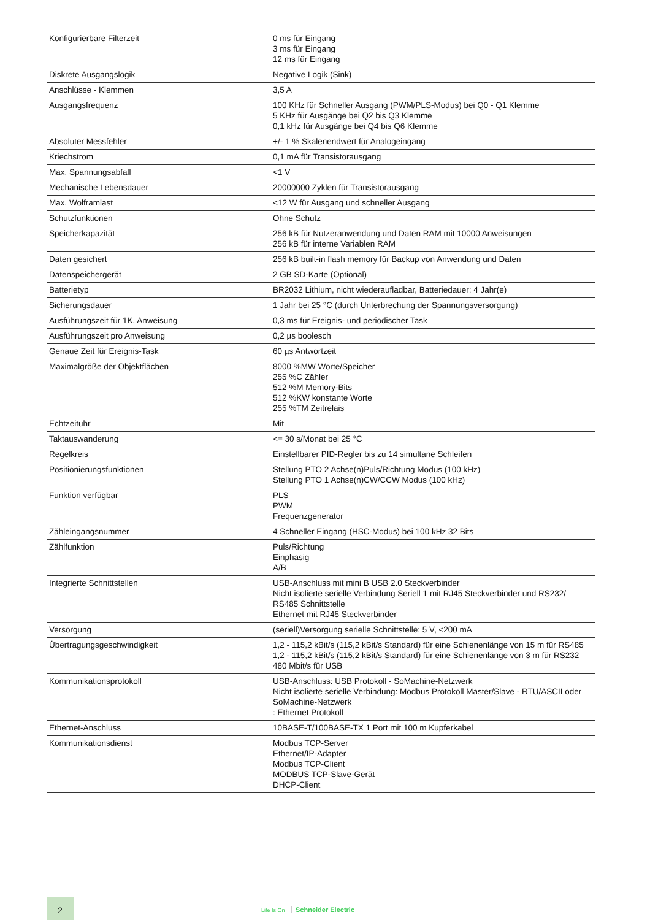| Konfigurierbare Filterzeit | 0 ms für Eingang 3 ms für Eingang 12 ms für Eingang |
| Diskrete Ausgangslogik | Negative Logik (Sink) |
| Anschlüsse - Klemmen | 3,5 A |
| Ausgangsfrequenz | 100 KHz für Schneller Ausgang (PWM/PLS-Modus) bei Q0 - Q1 Klemme 5 KHz für Ausgänge bei Q2 bis Q3 Klemme 0,1 kHz für Ausgänge bei Q4 bis Q6 Klemme |
| Absoluter Messfehler | +/- 1 % Skalenendwert für Analogeingang |
| Kriechstrom | 0,1 mA für Transistorausgang |
| Max. Spannungsabfall | <1 V |
| Mechanische Lebensdauer | 20000000 Zyklen für Transistorausgang |
| Max. Wolframlast | <12 W für Ausgang und schneller Ausgang |
| Schutzfunktionen | Ohne Schutz |
| Speicherkapazität | 256 kB für Nutzeranwendung und Daten RAM mit 10000 Anweisungen 256 kB für interne Variablen RAM |
| Daten gesichert | 256 kB built-in flash memory für Backup von Anwendung und Daten |
| Datenspeichergerät | 2 GB SD-Karte (Optional) |
| Batterietyp | BR2032 Lithium, nicht wiederaufladbar, Batteriedauer: 4 Jahr(e) |
| Sicherungsdauer | 1 Jahr bei 25 °C (durch Unterbrechung der Spannungsversorgung) |
| Ausführungszeit für 1K, Anweisung | 0,3 ms für Ereignis- und periodischer Task |
| Ausführungszeit pro Anweisung | 0,2 µs boolesch |
| Genaue Zeit für Ereignis-Task | 60 µs Antwortzeit |
| Maximalgröße der Objektflächen | 8000 %MW Worte/Speicher 255 %C Zähler 512 %M Memory-Bits 512 %KW konstante Worte 255 %TM Zeitrelais |
| Echtzeituhr | Mit |
| Taktauswanderung | <= 30 s/Monat bei 25 °C |
| Regelkreis | Einstellbarer PID-Regler bis zu 14 simultane Schleifen |
| Positionierungsfunktionen | Stellung PTO 2 Achse(n)Puls/Richtung Modus (100 kHz) Stellung PTO 1 Achse(n)CW/CCW Modus (100 kHz) |
| Funktion verfügbar | PLS PWM Frequenzgenerator |
| Zähleingangsnummer | 4 Schneller Eingang (HSC-Modus) bei 100 kHz 32 Bits |
| Zählfunktion | Puls/Richtung Einphasig A/B |
| Integrierte Schnittstellen | USB-Anschluss mit mini B USB 2.0 Steckverbinder Nicht isolierte serielle Verbindung Seriell 1 mit RJ45 Steckverbinder und RS232/ RS485 Schnittstelle Ethernet mit RJ45 Steckverbinder |
| Versorgung | (seriell)Versorgung serielle Schnittstelle: 5 V, <200 mA |
| Übertragungsgeschwindigkeit | 1,2 - 115,2 kBit/s (115,2 kBit/s Standard) für eine Schienenlänge von 15 m für RS485 1,2 - 115,2 kBit/s (115,2 kBit/s Standard) für eine Schienenlänge von 3 m für RS232 480 Mbit/s für USB |
| Kommunikationsprotokoll | USB-Anschluss: USB Protokoll - SoMachine-Netzwerk Nicht isolierte serielle Verbindung: Modbus Protokoll Master/Slave - RTU/ASCII oder SoMachine-Netzwerk : Ethernet Protokoll |
| Ethernet-Anschluss | 10BASE-T/100BASE-TX 1 Port mit 100 m Kupferkabel |
| Kommunikationsdienst | Modbus TCP-Server Ethernet/IP-Adapter Modbus TCP-Client MODBUS TCP-Slave-Gerät DHCP-Client |
2
Life Is On Schneider Electric